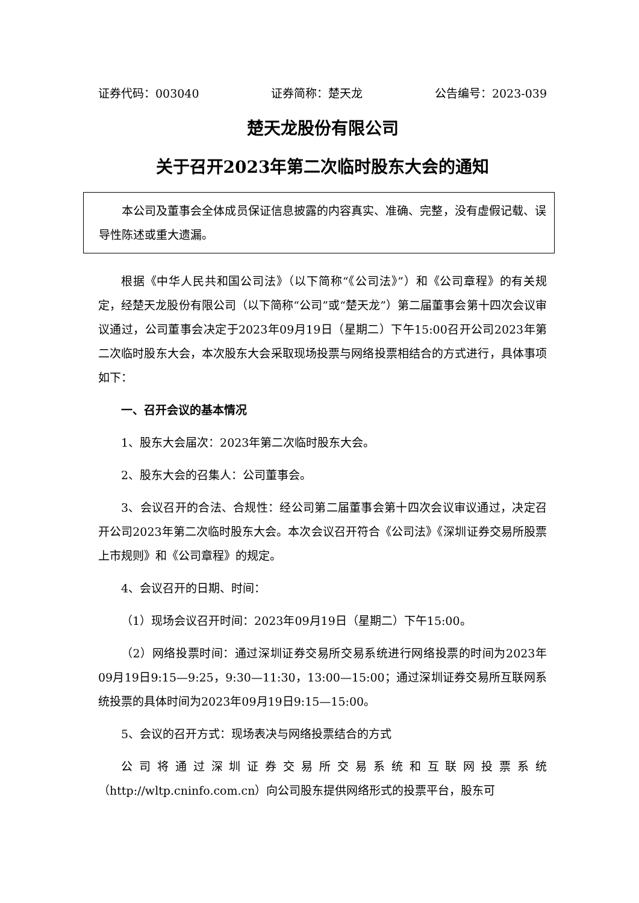证券代码：003040 证券简称：楚天龙 公告编号：2023-039
楚天龙股份有限公司
关于召开2023年第二次临时股东大会的通知
本公司及董事会全体成员保证信息披露的内容真实、准确、完整，没有虚假记载、误导性陈述或重大遗漏。
根据《中华人民共和国公司法》（以下简称“《公司法》”）和《公司章程》的有关规定，经楚天龙股份有限公司（以下简称“公司”或“楚天龙”）第二届董事会第十四次会议审议通过，公司董事会决定于2023年09月19日（星期二）下午15:00召开公司2023年第二次临时股东大会，本次股东大会采取现场投票与网络投票相结合的方式进行，具体事项如下：
一、召开会议的基本情况
1、股东大会届次：2023年第二次临时股东大会。
2、股东大会的召集人：公司董事会。
3、会议召开的合法、合规性：经公司第二届董事会第十四次会议审议通过，决定召开公司2023年第二次临时股东大会。本次会议召开符合《公司法》《深圳证券交易所股票上市规则》和《公司章程》的规定。
4、会议召开的日期、时间：
（1）现场会议召开时间：2023年09月19日（星期二）下午15:00。
（2）网络投票时间：通过深圳证券交易所交易系统进行网络投票的时间为2023年09月19日9:15—9:25，9:30—11:30，13:00—15:00；通过深圳证券交易所互联网系统投票的具体时间为2023年09月19日9:15—15:00。
5、会议的召开方式：现场表决与网络投票结合的方式
公司将通过深圳证券交易所交易系统和互联网投票系统（http://wltp.cninfo.com.cn）向公司股东提供网络形式的投票平台，股东可